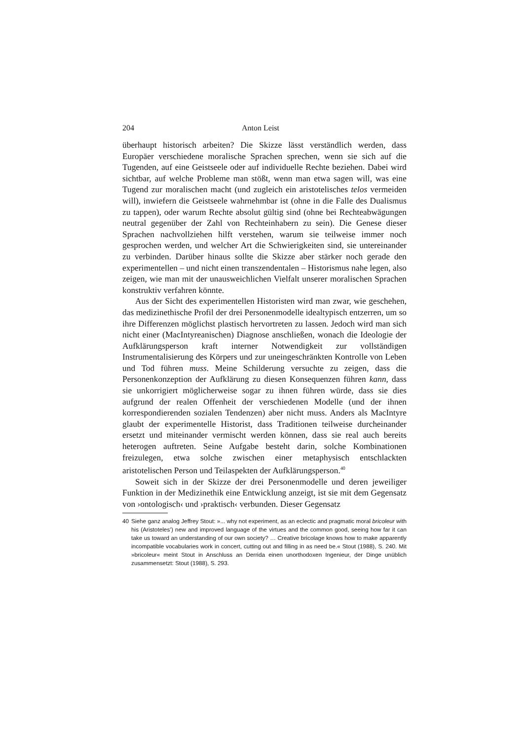204 Anton Leist
überhaupt historisch arbeiten? Die Skizze lässt verständlich werden, dass Europäer verschiedene moralische Sprachen sprechen, wenn sie sich auf die Tugenden, auf eine Geistseele oder auf individuelle Rechte beziehen. Dabei wird sichtbar, auf welche Probleme man stößt, wenn man etwa sagen will, was eine Tugend zur moralischen macht (und zugleich ein aristotelisches telos vermeiden will), inwiefern die Geistseele wahrnehmbar ist (ohne in die Falle des Dualismus zu tappen), oder warum Rechte absolut gültig sind (ohne bei Rechteabwägungen neutral gegenüber der Zahl von Rechteinhabern zu sein). Die Genese dieser Sprachen nachvollziehen hilft verstehen, warum sie teilweise immer noch gesprochen werden, und welcher Art die Schwierigkeiten sind, sie untereinander zu verbinden. Darüber hinaus sollte die Skizze aber stärker noch gerade den experimentellen – und nicht einen transzendentalen – Historismus nahe legen, also zeigen, wie man mit der unausweichlichen Vielfalt unserer moralischen Sprachen konstruktiv verfahren könnte.
Aus der Sicht des experimentellen Historisten wird man zwar, wie geschehen, das medizinethische Profil der drei Personenmodelle idealtypisch entzerren, um so ihre Differenzen möglichst plastisch hervortreten zu lassen. Jedoch wird man sich nicht einer (MacIntyreanischen) Diagnose anschließen, wonach die Ideologie der Aufklärungsperson kraft interner Notwendigkeit zur vollständigen Instrumentalisierung des Körpers und zur uneingeschränkten Kontrolle von Leben und Tod führen muss. Meine Schilderung versuchte zu zeigen, dass die Personenkonzeption der Aufklärung zu diesen Konsequenzen führen kann, dass sie unkorrigiert möglicherweise sogar zu ihnen führen würde, dass sie dies aufgrund der realen Offenheit der verschiedenen Modelle (und der ihnen korrespondierenden sozialen Tendenzen) aber nicht muss. Anders als MacIntyre glaubt der experimentelle Historist, dass Traditionen teilweise durcheinander ersetzt und miteinander vermischt werden können, dass sie real auch bereits heterogen auftreten. Seine Aufgabe besteht darin, solche Kombinationen freizulegen, etwa solche zwischen einer metaphysisch entschlackten aristotelischen Person und Teilaspekten der Aufklärungsperson.<sup>40</sup>
Soweit sich in der Skizze der drei Personenmodelle und deren jeweiliger Funktion in der Medizinethik eine Entwicklung anzeigt, ist sie mit dem Gegensatz von ›ontologisch‹ und ›praktisch‹ verbunden. Dieser Gegensatz
40 Siehe ganz analog Jeffrey Stout: »... why not experiment, as an eclectic and pragmatic moral bricoleur with his (Aristoteles’) new and improved language of the virtues and the common good, seeing how far it can take us toward an understanding of our own society? … Creative bricolage knows how to make apparently incompatible vocabularies work in concert, cutting out and filling in as need be.« Stout (1988), S. 240. Mit »bricoleur« meint Stout in Anschluss an Derrida einen unorthodoxen Ingenieur, der Dinge unüblich zusammensetzt: Stout (1988), S. 293.